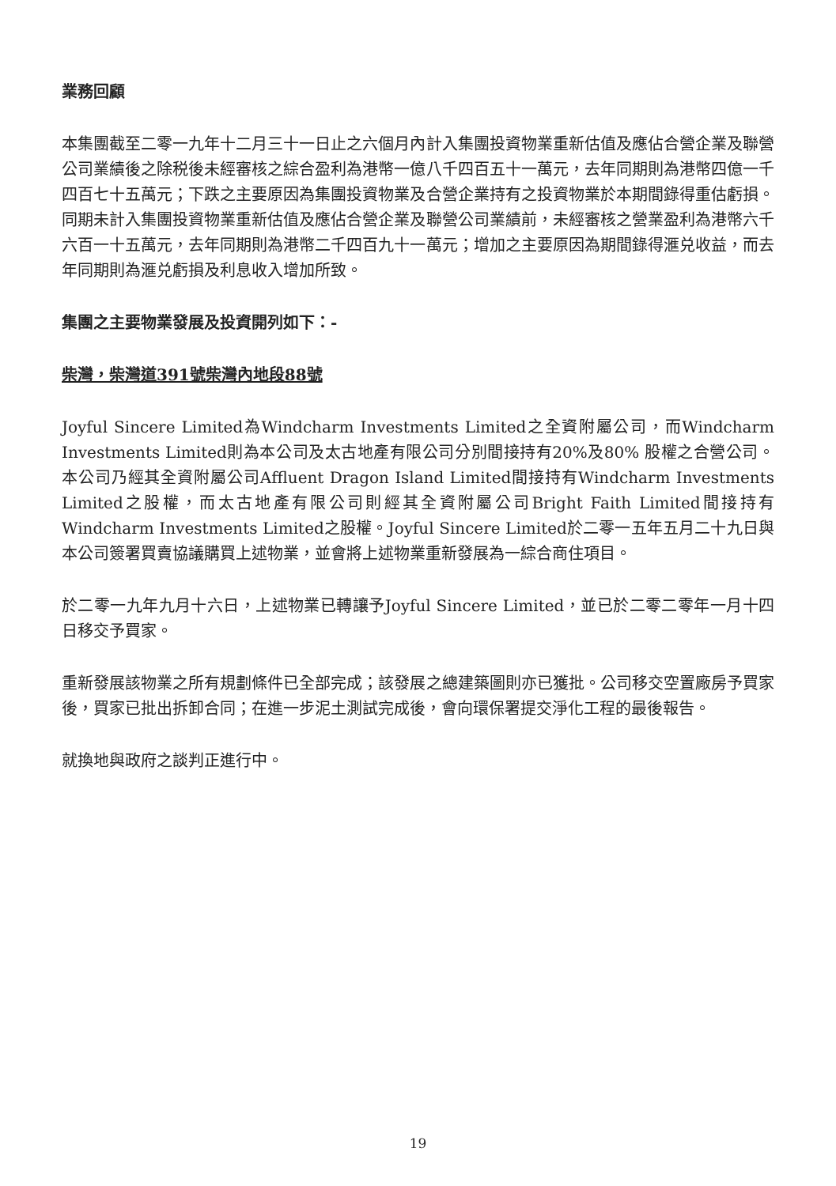業務回顧
本集團截至二零一九年十二月三十一日止之六個月內計入集團投資物業重新估值及應佔合營企業及聯營公司業績後之除税後未經審核之綜合盈利為港幣一億八千四百五十一萬元，去年同期則為港幣四億一千四百七十五萬元；下跌之主要原因為集團投資物業及合營企業持有之投資物業於本期間錄得重估虧損。同期未計入集團投資物業重新估值及應佔合營企業及聯營公司業績前，未經審核之營業盈利為港幣六千六百一十五萬元，去年同期則為港幣二千四百九十一萬元；增加之主要原因為期間錄得滙兑收益，而去年同期則為滙兑虧損及利息收入增加所致。
集團之主要物業發展及投資開列如下：-
柴灣，柴灣道391號柴灣內地段88號
Joyful Sincere Limited為Windcharm Investments Limited之全資附屬公司，而Windcharm Investments Limited則為本公司及太古地產有限公司分別間接持有20%及80% 股權之合營公司。本公司乃經其全資附屬公司Affluent Dragon Island Limited間接持有Windcharm Investments Limited之股權，而太古地產有限公司則經其全資附屬公司Bright Faith Limited間接持有Windcharm Investments Limited之股權。Joyful Sincere Limited於二零一五年五月二十九日與本公司簽署買賣協議購買上述物業，並會將上述物業重新發展為一綜合商住項目。
於二零一九年九月十六日，上述物業已轉讓予Joyful Sincere Limited，並已於二零二零年一月十四日移交予買家。
重新發展該物業之所有規劃條件已全部完成；該發展之總建築圖則亦已獲批。公司移交空置廠房予買家後，買家已批出拆卸合同；在進一步泥土測試完成後，會向環保署提交淨化工程的最後報告。
就換地與政府之談判正進行中。
19